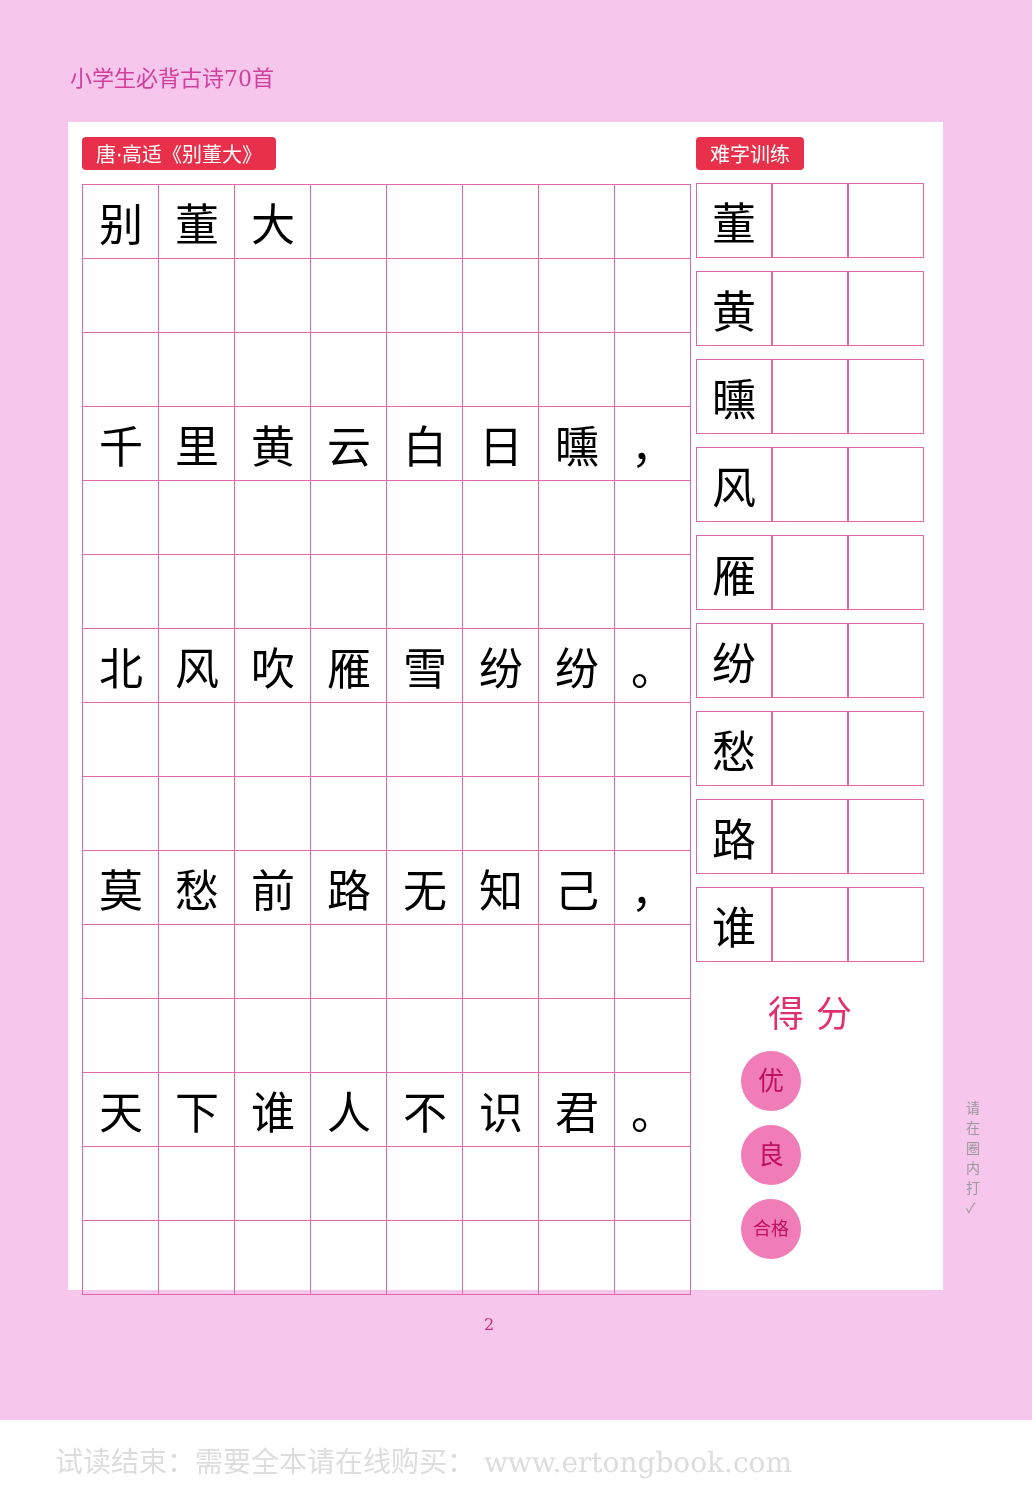小学生必背古诗70首
唐·高适《别董大》
| 别 | 董 | 大 | | | | | |
| 千 | 里 | 黄 | 云 | 白 | 日 | 曛 | ， |
| 北 | 风 | 吹 | 雁 | 雪 | 纷 | 纷 | 。 |
| 莫 | 愁 | 前 | 路 | 无 | 知 | 己 | ， |
| 天 | 下 | 谁 | 人 | 不 | 识 | 君 | 。 |
难字训练
| 董 | | |
| 黄 | | |
| 曛 | | |
| 风 | | |
| 雁 | | |
| 纷 | | |
| 愁 | | |
| 路 | | |
| 谁 | | |
得 分
优
良
合格
请在圈内打 ✓
2
试读结束：需要全本请在线购买： www.ertongbook.com